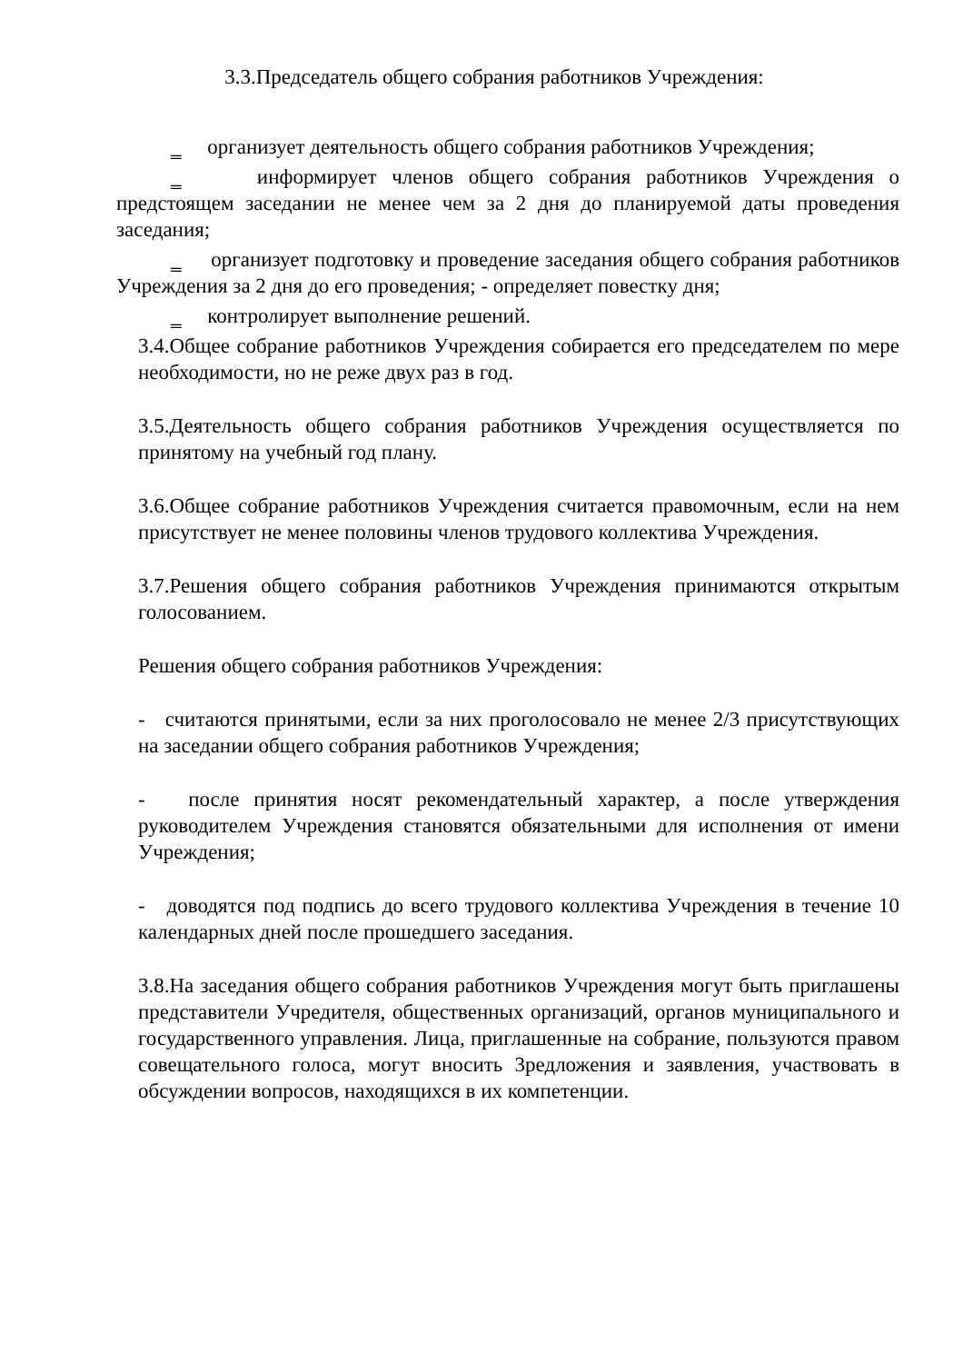3.3.Председатель общего собрания работников Учреждения:
‗ организует деятельность общего собрания работников Учреждения;
‗ информирует членов общего собрания работников Учреждения о предстоящем заседании не менее чем за 2 дня до планируемой даты проведения заседания;
‗ организует подготовку и проведение заседания общего собрания работников Учреждения за 2 дня до его проведения; ‑ определяет повестку дня;
‗ контролирует выполнение решений.
3.4.Общее собрание работников Учреждения собирается его председателем по мере необходимости, но не реже двух раз в год.
3.5.Деятельность общего собрания работников Учреждения осуществляется по принятому на учебный год плану.
3.6.Общее собрание работников Учреждения считается правомочным, если на нем присутствует не менее половины членов трудового коллектива Учреждения.
3.7.Решения общего собрания работников Учреждения принимаются открытым голосованием.
Решения общего собрания работников Учреждения:
- считаются принятыми, если за них проголосовало не менее 2/3 присутствующих на заседании общего собрания работников Учреждения;
- после принятия носят рекомендательный характер, а после утверждения руководителем Учреждения становятся обязательными для исполнения от имени Учреждения;
- доводятся под подпись до всего трудового коллектива Учреждения в течение 10 календарных дней после прошедшего заседания.
3.8.На заседания общего собрания работников Учреждения могут быть приглашены представители Учредителя, общественных организаций, органов муниципального и государственного управления. Лица, приглашенные на собрание, пользуются правом совещательного голоса, могут вносить 3редложения и заявления, участвовать в обсуждении вопросов, находящихся в их компетенции.